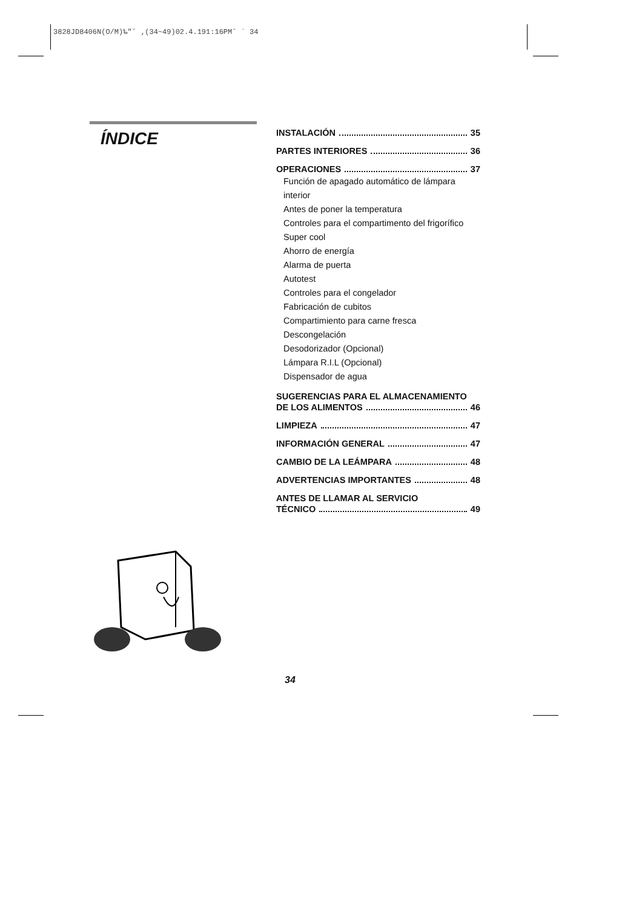3828JD8406N(O/M)‰"˘ ‚(34~49)02.4.191:16PM˘ ` 34
ÍNDICE
INSTALACIÓN 35
PARTES INTERIORES 36
OPERACIONES 37
Función de apagado automático de lámpara interior
Antes de poner la temperatura
Controles para el compartimento del frigorífico
Super cool
Ahorro de energía
Alarma de puerta
Autotest
Controles para el congelador
Fabricación de cubitos
Compartimiento para carne fresca
Descongelación
Desodorizador (Opcional)
Lámpara R.I.L (Opcional)
Dispensador de agua
SUGERENCIAS PARA EL ALMACENAMIENTO
DE LOS ALIMENTOS 46
LIMPIEZA 47
INFORMACIÓN GENERAL 47
CAMBIO DE LA LEÁMPARA 48
ADVERTENCIAS IMPORTANTES 48
ANTES DE LLAMAR AL SERVICIO
TÉCNICO 49
34